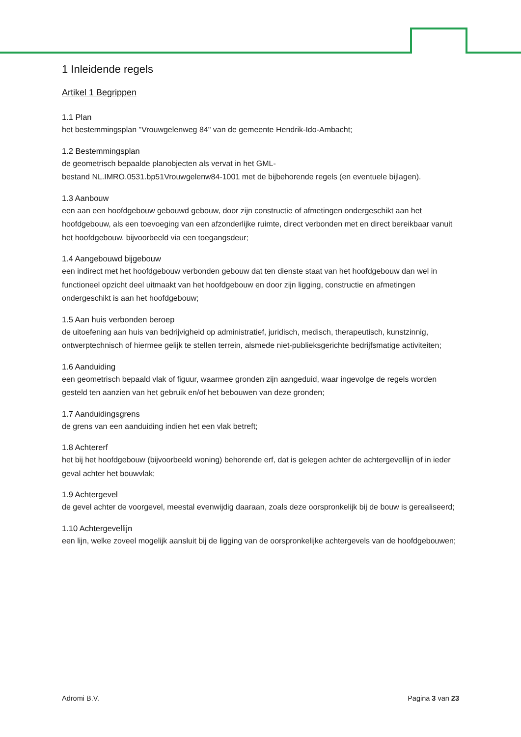1 Inleidende regels
Artikel 1 Begrippen
1.1 Plan
het bestemmingsplan "Vrouwgelenweg 84" van de gemeente Hendrik-Ido-Ambacht;
1.2 Bestemmingsplan
de geometrisch bepaalde planobjecten als vervat in het GML-
bestand NL.IMRO.0531.bp51Vrouwgelenw84-1001 met de bijbehorende regels (en eventuele bijlagen).
1.3 Aanbouw
een aan een hoofdgebouw gebouwd gebouw, door zijn constructie of afmetingen ondergeschikt aan het hoofdgebouw, als een toevoeging van een afzonderlijke ruimte, direct verbonden met en direct bereikbaar vanuit het hoofdgebouw, bijvoorbeeld via een toegangsdeur;
1.4 Aangebouwd bijgebouw
een indirect met het hoofdgebouw verbonden gebouw dat ten dienste staat van het hoofdgebouw dan wel in functioneel opzicht deel uitmaakt van het hoofdgebouw en door zijn ligging, constructie en afmetingen ondergeschikt is aan het hoofdgebouw;
1.5 Aan huis verbonden beroep
de uitoefening aan huis van bedrijvigheid op administratief, juridisch, medisch, therapeutisch, kunstzinnig, ontwerptechnisch of hiermee gelijk te stellen terrein, alsmede niet-publieksgerichte bedrijfsmatige activiteiten;
1.6 Aanduiding
een geometrisch bepaald vlak of figuur, waarmee gronden zijn aangeduid, waar ingevolge de regels worden gesteld ten aanzien van het gebruik en/of het bebouwen van deze gronden;
1.7 Aanduidingsgrens
de grens van een aanduiding indien het een vlak betreft;
1.8 Achtererf
het bij het hoofdgebouw (bijvoorbeeld woning) behorende erf, dat is gelegen achter de achtergevellijn of in ieder geval achter het bouwvlak;
1.9 Achtergevel
de gevel achter de voorgevel, meestal evenwijdig daaraan, zoals deze oorspronkelijk bij de bouw is gerealiseerd;
1.10 Achtergevellijn
een lijn, welke zoveel mogelijk aansluit bij de ligging van de oorspronkelijke achtergevels van de hoofdgebouwen;
Adromi B.V. Pagina 3 van 23